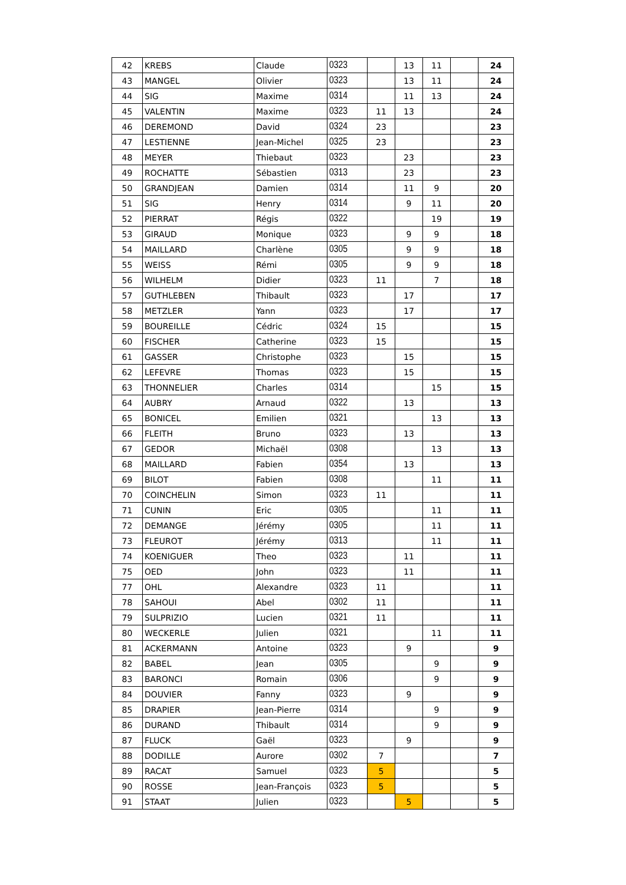| 42 | KREBS | Claude | 0323 | | 13 | 11 | | 24 |
| 43 | MANGEL | Olivier | 0323 | | 13 | 11 | | 24 |
| 44 | SIG | Maxime | 0314 | | 11 | 13 | | 24 |
| 45 | VALENTIN | Maxime | 0323 | 11 | 13 | | | 24 |
| 46 | DEREMOND | David | 0324 | 23 | | | | 23 |
| 47 | LESTIENNE | Jean-Michel | 0325 | 23 | | | | 23 |
| 48 | MEYER | Thiebaut | 0323 | | 23 | | | 23 |
| 49 | ROCHATTE | Sébastien | 0313 | | 23 | | | 23 |
| 50 | GRANDJEAN | Damien | 0314 | | 11 | 9 | | 20 |
| 51 | SIG | Henry | 0314 | | 9 | 11 | | 20 |
| 52 | PIERRAT | Régis | 0322 | | | 19 | | 19 |
| 53 | GIRAUD | Monique | 0323 | | 9 | 9 | | 18 |
| 54 | MAILLARD | Charlène | 0305 | | 9 | 9 | | 18 |
| 55 | WEISS | Rémi | 0305 | | 9 | 9 | | 18 |
| 56 | WILHELM | Didier | 0323 | 11 | | 7 | | 18 |
| 57 | GUTHLEBEN | Thibault | 0323 | | 17 | | | 17 |
| 58 | METZLER | Yann | 0323 | | 17 | | | 17 |
| 59 | BOUREILLE | Cédric | 0324 | 15 | | | | 15 |
| 60 | FISCHER | Catherine | 0323 | 15 | | | | 15 |
| 61 | GASSER | Christophe | 0323 | | 15 | | | 15 |
| 62 | LEFEVRE | Thomas | 0323 | | 15 | | | 15 |
| 63 | THONNELIER | Charles | 0314 | | | 15 | | 15 |
| 64 | AUBRY | Arnaud | 0322 | | 13 | | | 13 |
| 65 | BONICEL | Emilien | 0321 | | | 13 | | 13 |
| 66 | FLEITH | Bruno | 0323 | | 13 | | | 13 |
| 67 | GEDOR | Michaël | 0308 | | | 13 | | 13 |
| 68 | MAILLARD | Fabien | 0354 | | 13 | | | 13 |
| 69 | BILOT | Fabien | 0308 | | | 11 | | 11 |
| 70 | COINCHELIN | Simon | 0323 | 11 | | | | 11 |
| 71 | CUNIN | Eric | 0305 | | | 11 | | 11 |
| 72 | DEMANGE | Jérémy | 0305 | | | 11 | | 11 |
| 73 | FLEUROT | Jérémy | 0313 | | | 11 | | 11 |
| 74 | KOENIGUER | Theo | 0323 | | 11 | | | 11 |
| 75 | OED | John | 0323 | | 11 | | | 11 |
| 77 | OHL | Alexandre | 0323 | 11 | | | | 11 |
| 78 | SAHOUI | Abel | 0302 | 11 | | | | 11 |
| 79 | SULPRIZIO | Lucien | 0321 | 11 | | | | 11 |
| 80 | WECKERLE | Julien | 0321 | | | 11 | | 11 |
| 81 | ACKERMANN | Antoine | 0323 | | 9 | | | 9 |
| 82 | BABEL | Jean | 0305 | | | 9 | | 9 |
| 83 | BARONCI | Romain | 0306 | | | 9 | | 9 |
| 84 | DOUVIER | Fanny | 0323 | | 9 | | | 9 |
| 85 | DRAPIER | Jean-Pierre | 0314 | | | 9 | | 9 |
| 86 | DURAND | Thibault | 0314 | | | 9 | | 9 |
| 87 | FLUCK | Gaël | 0323 | | 9 | | | 9 |
| 88 | DODILLE | Aurore | 0302 | 7 | | | | 7 |
| 89 | RACAT | Samuel | 0323 | 5 | | | | 5 |
| 90 | ROSSE | Jean-François | 0323 | 5 | | | | 5 |
| 91 | STAAT | Julien | 0323 | | 5 | | | 5 |